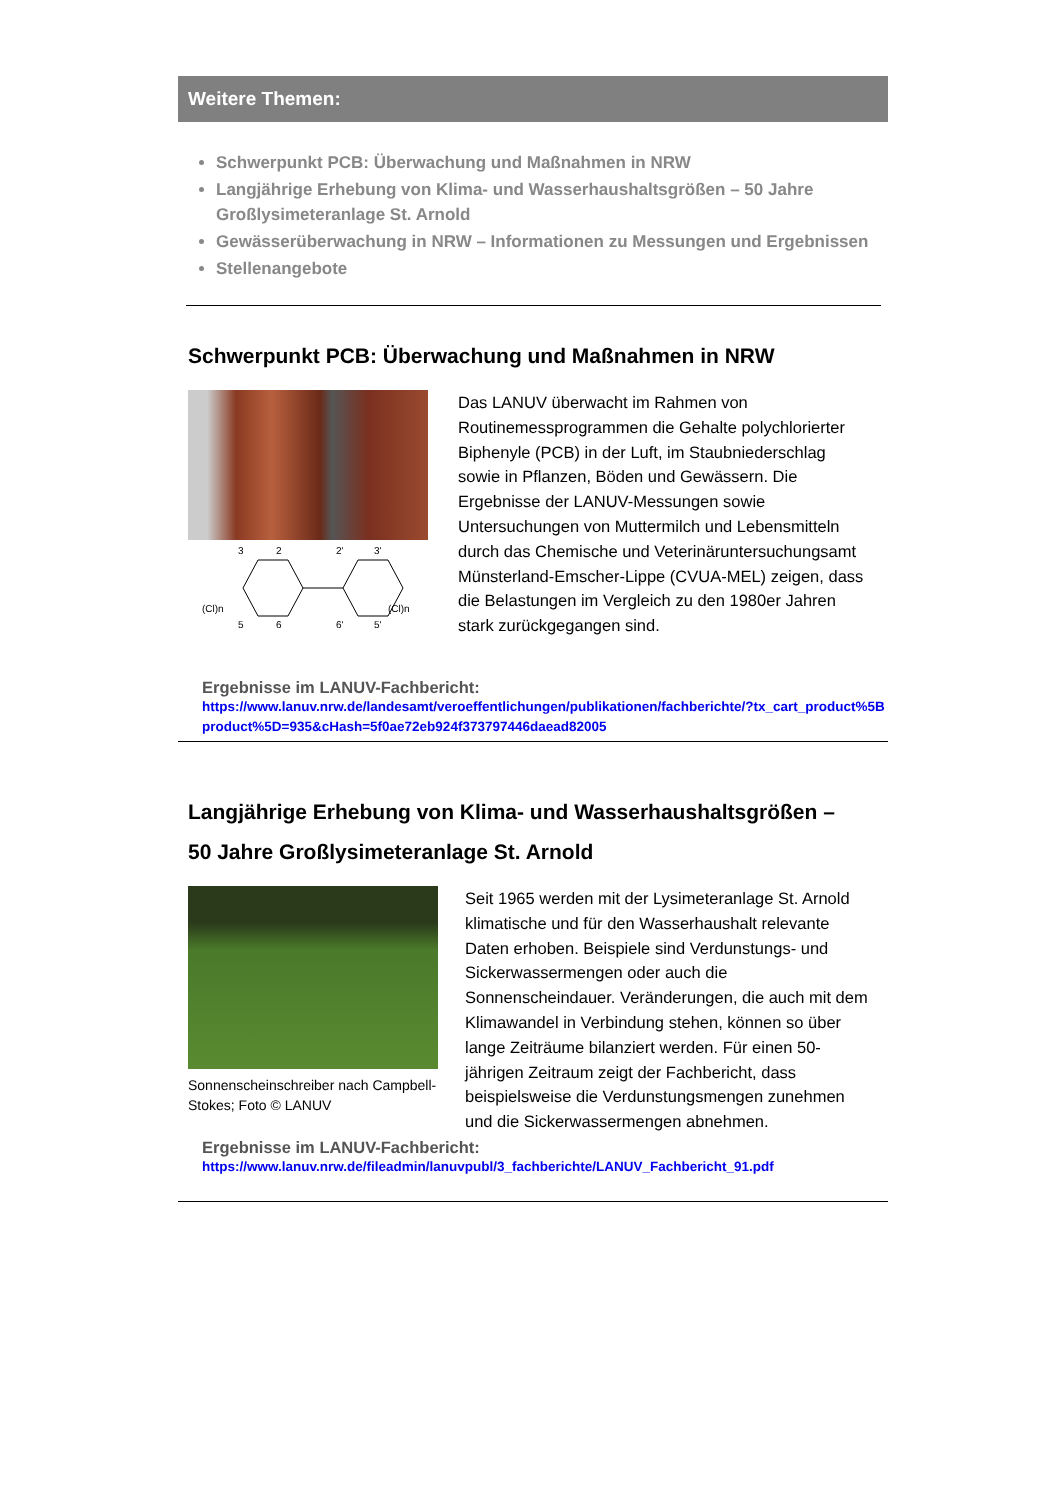Weitere Themen:
Schwerpunkt PCB: Überwachung und Maßnahmen in NRW
Langjährige Erhebung von Klima- und Wasserhaushaltsgrößen – 50 Jahre Großlysimeteranlage St. Arnold
Gewässerüberwachung in NRW – Informationen zu Messungen und Ergebnissen
Stellenangebote
Schwerpunkt PCB: Überwachung und Maßnahmen in NRW
3
2
2'
3'
(Cl)n
(Cl)n
5
6
6'
5'
Das LANUV überwacht im Rahmen von Routinemessprogrammen die Gehalte polychlorierter Biphenyle (PCB) in der Luft, im Staubniederschlag sowie in Pflanzen, Böden und Gewässern. Die Ergebnisse der LANUV-Messungen sowie Untersuchungen von Muttermilch und Lebensmitteln durch das Chemische und Veterinäruntersuchungsamt Münsterland-Emscher-Lippe (CVUA-MEL) zeigen, dass die Belastungen im Vergleich zu den 1980er Jahren stark zurückgegangen sind.
Ergebnisse im LANUV-Fachbericht:
https://www.lanuv.nrw.de/landesamt/veroeffentlichungen/publikationen/fachberichte/?tx_cart_product%5Bproduct%5D=935&cHash=5f0ae72eb924f373797446daead82005
Langjährige Erhebung von Klima- und Wasserhaushaltsgrößen –
50 Jahre Großlysimeteranlage St. Arnold
Sonnenscheinschreiber nach Campbell-Stokes; Foto © LANUV
Seit 1965 werden mit der Lysimeteranlage St. Arnold klimatische und für den Wasserhaushalt relevante Daten erhoben. Beispiele sind Verdunstungs- und Sickerwassermengen oder auch die Sonnenscheindauer. Veränderungen, die auch mit dem Klimawandel in Verbindung stehen, können so über lange Zeiträume bilanziert werden. Für einen 50-jährigen Zeitraum zeigt der Fachbericht, dass beispielsweise die Verdunstungsmengen zunehmen und die Sickerwassermengen abnehmen.
Ergebnisse im LANUV-Fachbericht:
https://www.lanuv.nrw.de/fileadmin/lanuvpubl/3_fachberichte/LANUV_Fachbericht_91.pdf